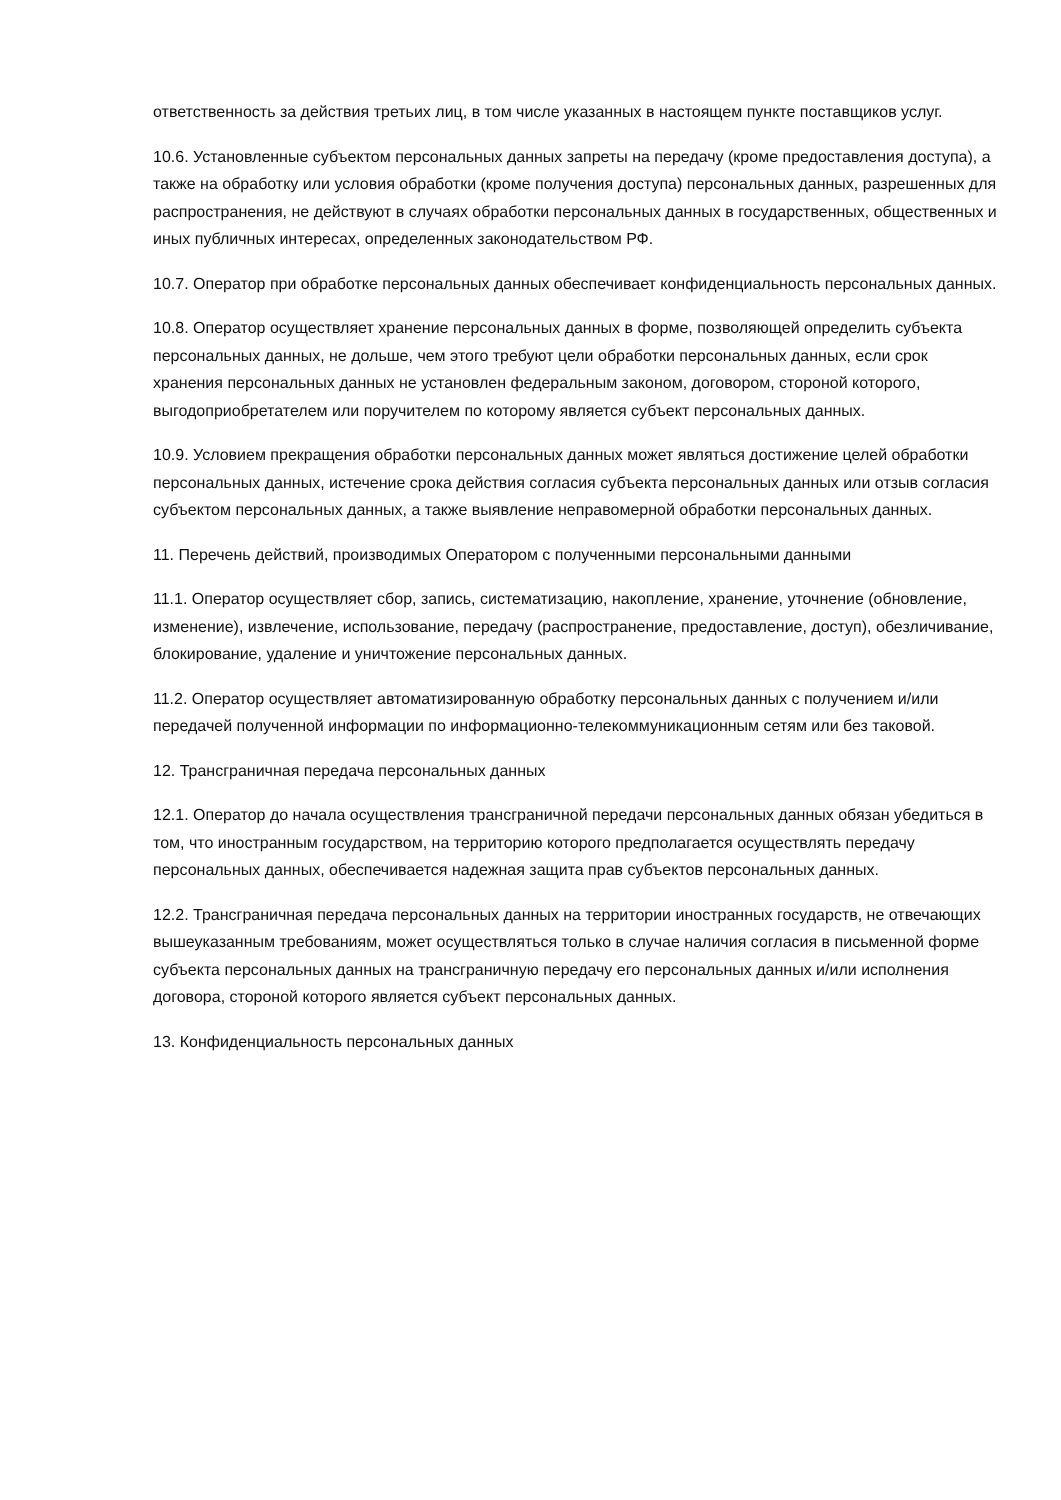ответственность за действия третьих лиц, в том числе указанных в настоящем пункте поставщиков услуг.
10.6. Установленные субъектом персональных данных запреты на передачу (кроме предоставления доступа), а также на обработку или условия обработки (кроме получения доступа) персональных данных, разрешенных для распространения, не действуют в случаях обработки персональных данных в государственных, общественных и иных публичных интересах, определенных законодательством РФ.
10.7. Оператор при обработке персональных данных обеспечивает конфиденциальность персональных данных.
10.8. Оператор осуществляет хранение персональных данных в форме, позволяющей определить субъекта персональных данных, не дольше, чем этого требуют цели обработки персональных данных, если срок хранения персональных данных не установлен федеральным законом, договором, стороной которого, выгодоприобретателем или поручителем по которому является субъект персональных данных.
10.9. Условием прекращения обработки персональных данных может являться достижение целей обработки персональных данных, истечение срока действия согласия субъекта персональных данных или отзыв согласия субъектом персональных данных, а также выявление неправомерной обработки персональных данных.
11. Перечень действий, производимых Оператором с полученными персональными данными
11.1. Оператор осуществляет сбор, запись, систематизацию, накопление, хранение, уточнение (обновление, изменение), извлечение, использование, передачу (распространение, предоставление, доступ), обезличивание, блокирование, удаление и уничтожение персональных данных.
11.2. Оператор осуществляет автоматизированную обработку персональных данных с получением и/или передачей полученной информации по информационно-телекоммуникационным сетям или без таковой.
12. Трансграничная передача персональных данных
12.1. Оператор до начала осуществления трансграничной передачи персональных данных обязан убедиться в том, что иностранным государством, на территорию которого предполагается осуществлять передачу персональных данных, обеспечивается надежная защита прав субъектов персональных данных.
12.2. Трансграничная передача персональных данных на территории иностранных государств, не отвечающих вышеуказанным требованиям, может осуществляться только в случае наличия согласия в письменной форме субъекта персональных данных на трансграничную передачу его персональных данных и/или исполнения договора, стороной которого является субъект персональных данных.
13. Конфиденциальность персональных данных